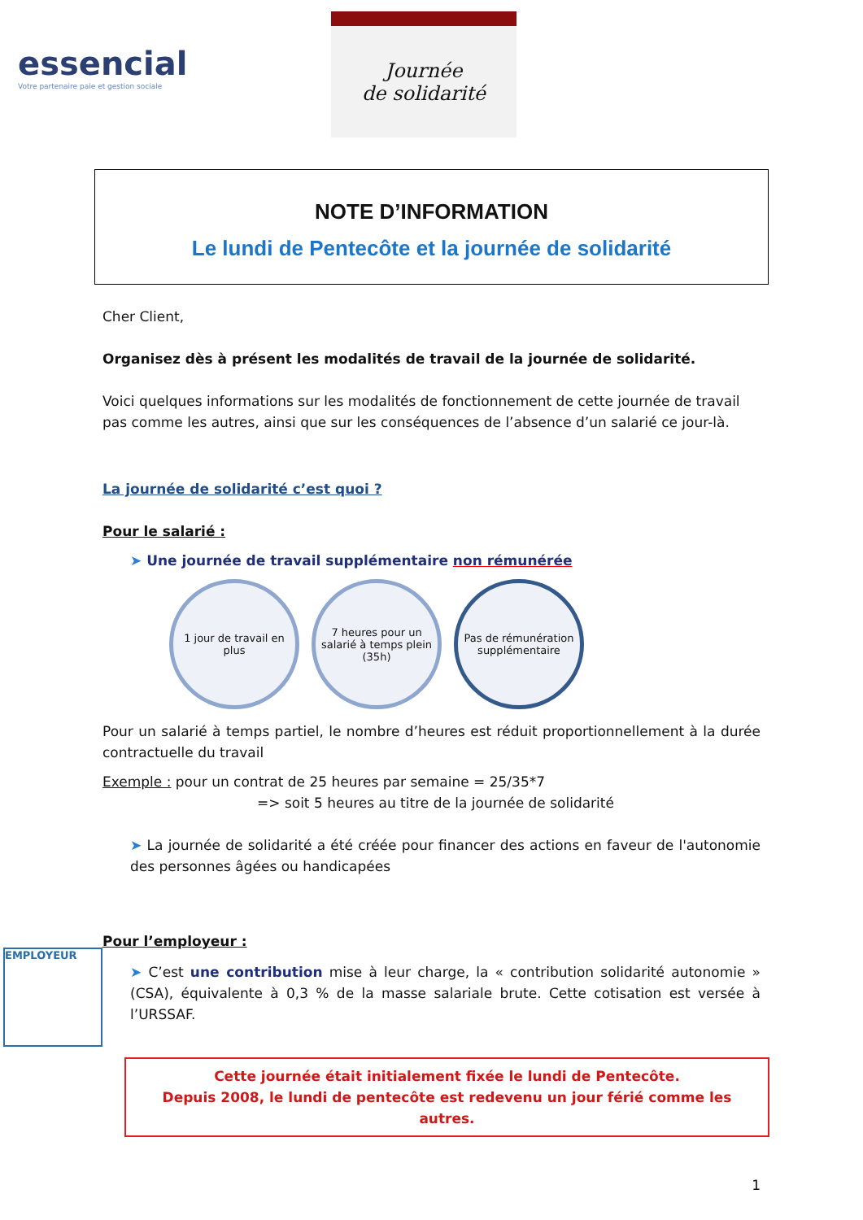essencial
Votre partenaire paie et gestion sociale
Journée
de solidarité
NOTE D’INFORMATION
Le lundi de Pentecôte et la journée de solidarité
Cher Client,
Organisez dès à présent les modalités de travail de la journée de solidarité.
Voici quelques informations sur les modalités de fonctionnement de cette journée de travail pas comme les autres, ainsi que sur les conséquences de l’absence d’un salarié ce jour-là.
La journée de solidarité c’est quoi ?
Pour le salarié :
➤ Une journée de travail supplémentaire non rémunérée
1 jour de travail en plus
7 heures pour un salarié à temps plein (35h)
Pas de rémunération supplémentaire
Pour un salarié à temps partiel, le nombre d’heures est réduit proportionnellement à la durée contractuelle du travail
Exemple : pour un contrat de 25 heures par semaine = 25/35*7
=> soit 5 heures au titre de la journée de solidarité
➤ La journée de solidarité a été créée pour financer des actions en faveur de l'autonomie des personnes âgées ou handicapées
Pour l’employeur :
➤ C’est une contribution mise à leur charge, la « contribution solidarité autonomie » (CSA), équivalente à 0,3 % de la masse salariale brute. Cette cotisation est versée à l’URSSAF.
Cette journée était initialement fixée le lundi de Pentecôte.
Depuis 2008, le lundi de pentecôte est redevenu un jour férié comme les autres.
1
EMPLOYEUR